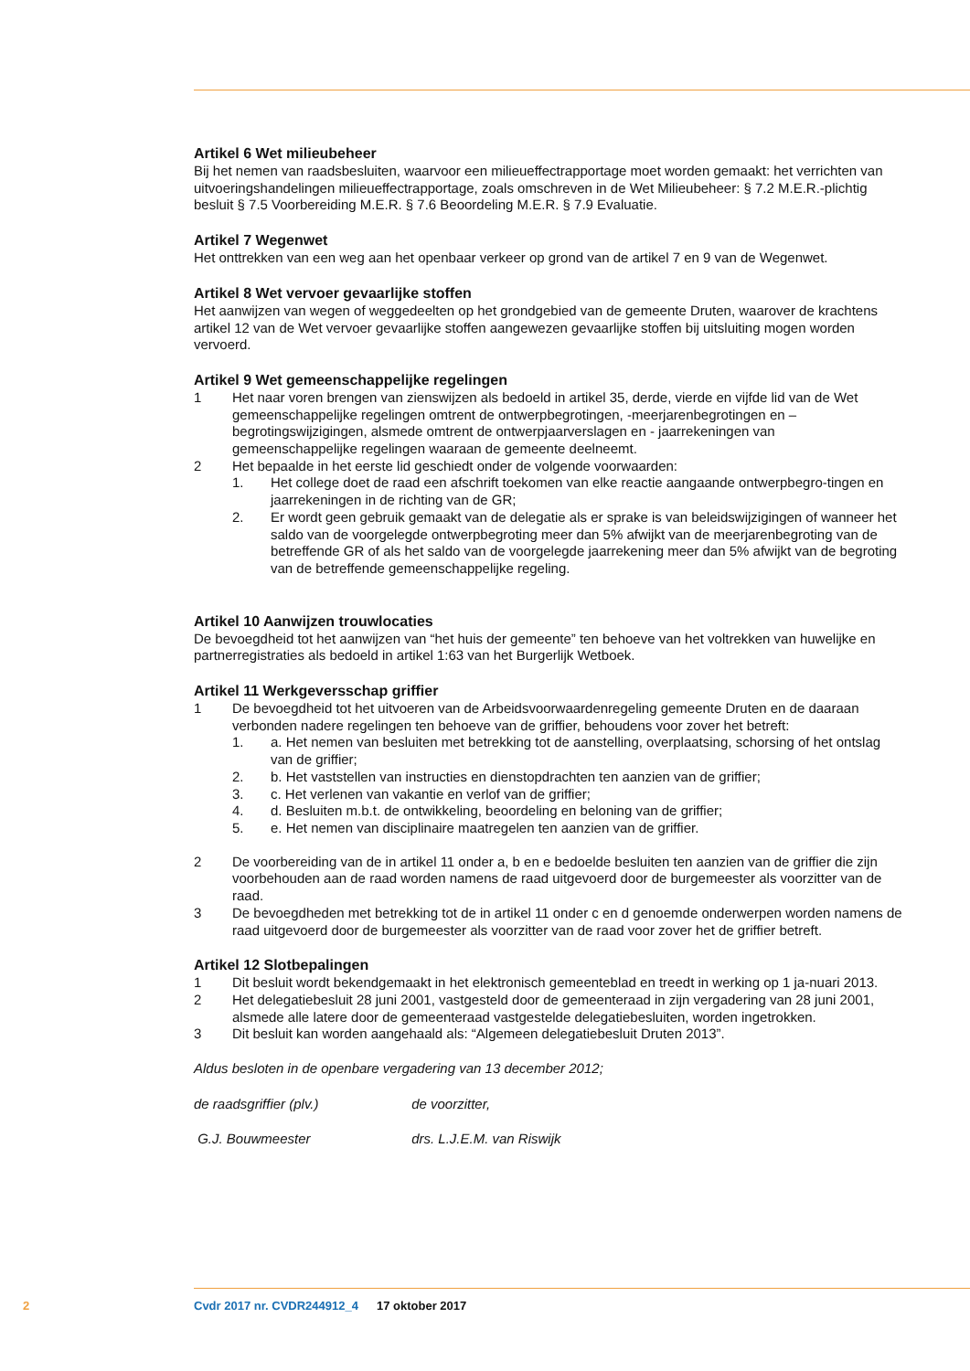Artikel 6 Wet milieubeheer
Bij het nemen van raadsbesluiten, waarvoor een milieueffectrapportage moet worden gemaakt: het verrichten van uitvoeringshandelingen milieueffectrapportage, zoals omschreven in de Wet Milieubeheer: § 7.2 M.E.R.-plichtig besluit § 7.5 Voorbereiding M.E.R. § 7.6 Beoordeling M.E.R. § 7.9 Evaluatie.
Artikel 7 Wegenwet
Het onttrekken van een weg aan het openbaar verkeer op grond van de artikel 7 en 9 van de Wegenwet.
Artikel 8 Wet vervoer gevaarlijke stoffen
Het aanwijzen van wegen of weggedeelten op het grondgebied van de gemeente Druten, waarover de krachtens artikel 12 van de Wet vervoer gevaarlijke stoffen aangewezen gevaarlijke stoffen bij uitsluiting mogen worden vervoerd.
Artikel 9 Wet gemeenschappelijke regelingen
1 Het naar voren brengen van zienswijzen als bedoeld in artikel 35, derde, vierde en vijfde lid van de Wet gemeenschappelijke regelingen omtrent de ontwerpbegrotingen, -meerjarenbegrotingen en –begrotingswijzigingen, alsmede omtrent de ontwerpjaarverslagen en - jaarrekeningen van gemeenschappelijke regelingen waaraan de gemeente deelneemt.
2 Het bepaalde in het eerste lid geschiedt onder de volgende voorwaarden:
1. Het college doet de raad een afschrift toekomen van elke reactie aangaande ontwerpbegro-tingen en jaarrekeningen in de richting van de GR;
2. Er wordt geen gebruik gemaakt van de delegatie als er sprake is van beleidswijzigingen of wanneer het saldo van de voorgelegde ontwerpbegroting meer dan 5% afwijkt van de meerjarenbegroting van de betreffende GR of als het saldo van de voorgelegde jaarrekening meer dan 5% afwijkt van de begroting van de betreffende gemeenschappelijke regeling.
Artikel 10 Aanwijzen trouwlocaties
De bevoegdheid tot het aanwijzen van “het huis der gemeente” ten behoeve van het voltrekken van huwelijke en partnerregistraties als bedoeld in artikel 1:63 van het Burgerlijk Wetboek.
Artikel 11 Werkgeversschap griffier
1 De bevoegdheid tot het uitvoeren van de Arbeidsvoorwaardenregeling gemeente Druten en de daaraan verbonden nadere regelingen ten behoeve van de griffier, behoudens voor zover het betreft:
1. a. Het nemen van besluiten met betrekking tot de aanstelling, overplaatsing, schorsing of het ontslag van de griffier;
2. b. Het vaststellen van instructies en dienstopdrachten ten aanzien van de griffier;
3. c. Het verlenen van vakantie en verlof van de griffier;
4. d. Besluiten m.b.t. de ontwikkeling, beoordeling en beloning van de griffier;
5. e. Het nemen van disciplinaire maatregelen ten aanzien van de griffier.
2 De voorbereiding van de in artikel 11 onder a, b en e bedoelde besluiten ten aanzien van de griffier die zijn voorbehouden aan de raad worden namens de raad uitgevoerd door de burgemeester als voorzitter van de raad.
3 De bevoegdheden met betrekking tot de in artikel 11 onder c en d genoemde onderwerpen worden namens de raad uitgevoerd door de burgemeester als voorzitter van de raad voor zover het de griffier betreft.
Artikel 12 Slotbepalingen
1 Dit besluit wordt bekendgemaakt in het elektronisch gemeenteblad en treedt in werking op 1 ja-nuari 2013.
2 Het delegatiebesluit 28 juni 2001, vastgesteld door de gemeenteraad in zijn vergadering van 28 juni 2001, alsmede alle latere door de gemeenteraad vastgestelde delegatiebesluiten, worden ingetrokken.
3 Dit besluit kan worden aangehaald als: “Algemeen delegatiebesluit Druten 2013”.
Aldus besloten in de openbare vergadering van 13 december 2012;
de raadsgriffier (plv.) de voorzitter,
G.J. Bouwmeester drs. L.J.E.M. van Riswijk
2 Cvdr 2017 nr. CVDR244912_4 17 oktober 2017